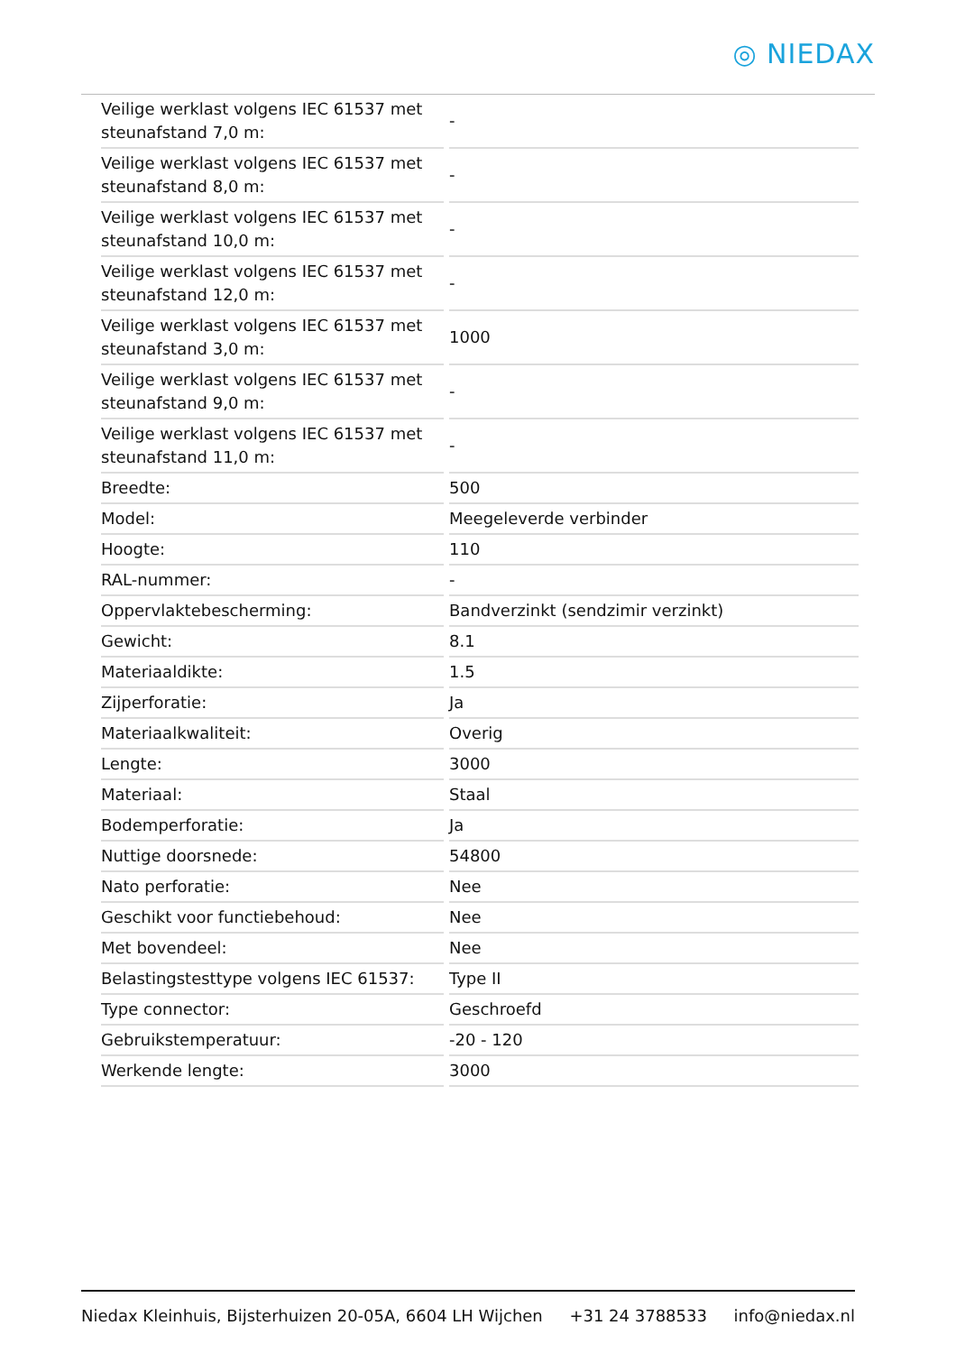◎ NIEDAX
| Veilige werklast volgens IEC 61537 met steunafstand 7,0 m: | - |
| Veilige werklast volgens IEC 61537 met steunafstand 8,0 m: | - |
| Veilige werklast volgens IEC 61537 met steunafstand 10,0 m: | - |
| Veilige werklast volgens IEC 61537 met steunafstand 12,0 m: | - |
| Veilige werklast volgens IEC 61537 met steunafstand 3,0 m: | 1000 |
| Veilige werklast volgens IEC 61537 met steunafstand 9,0 m: | - |
| Veilige werklast volgens IEC 61537 met steunafstand 11,0 m: | - |
| Breedte: | 500 |
| Model: | Meegeleverde verbinder |
| Hoogte: | 110 |
| RAL-nummer: | - |
| Oppervlaktebescherming: | Bandverzinkt (sendzimir verzinkt) |
| Gewicht: | 8.1 |
| Materiaaldikte: | 1.5 |
| Zijperforatie: | Ja |
| Materiaalkwaliteit: | Overig |
| Lengte: | 3000 |
| Materiaal: | Staal |
| Bodemperforatie: | Ja |
| Nuttige doorsnede: | 54800 |
| Nato perforatie: | Nee |
| Geschikt voor functiebehoud: | Nee |
| Met bovendeel: | Nee |
| Belastingstesttype volgens IEC 61537: | Type II |
| Type connector: | Geschroefd |
| Gebruikstemperatuur: | -20 - 120 |
| Werkende lengte: | 3000 |
Niedax Kleinhuis, Bijsterhuizen 20-05A, 6604 LH Wijchen +31 24 3788533 info@niedax.nl